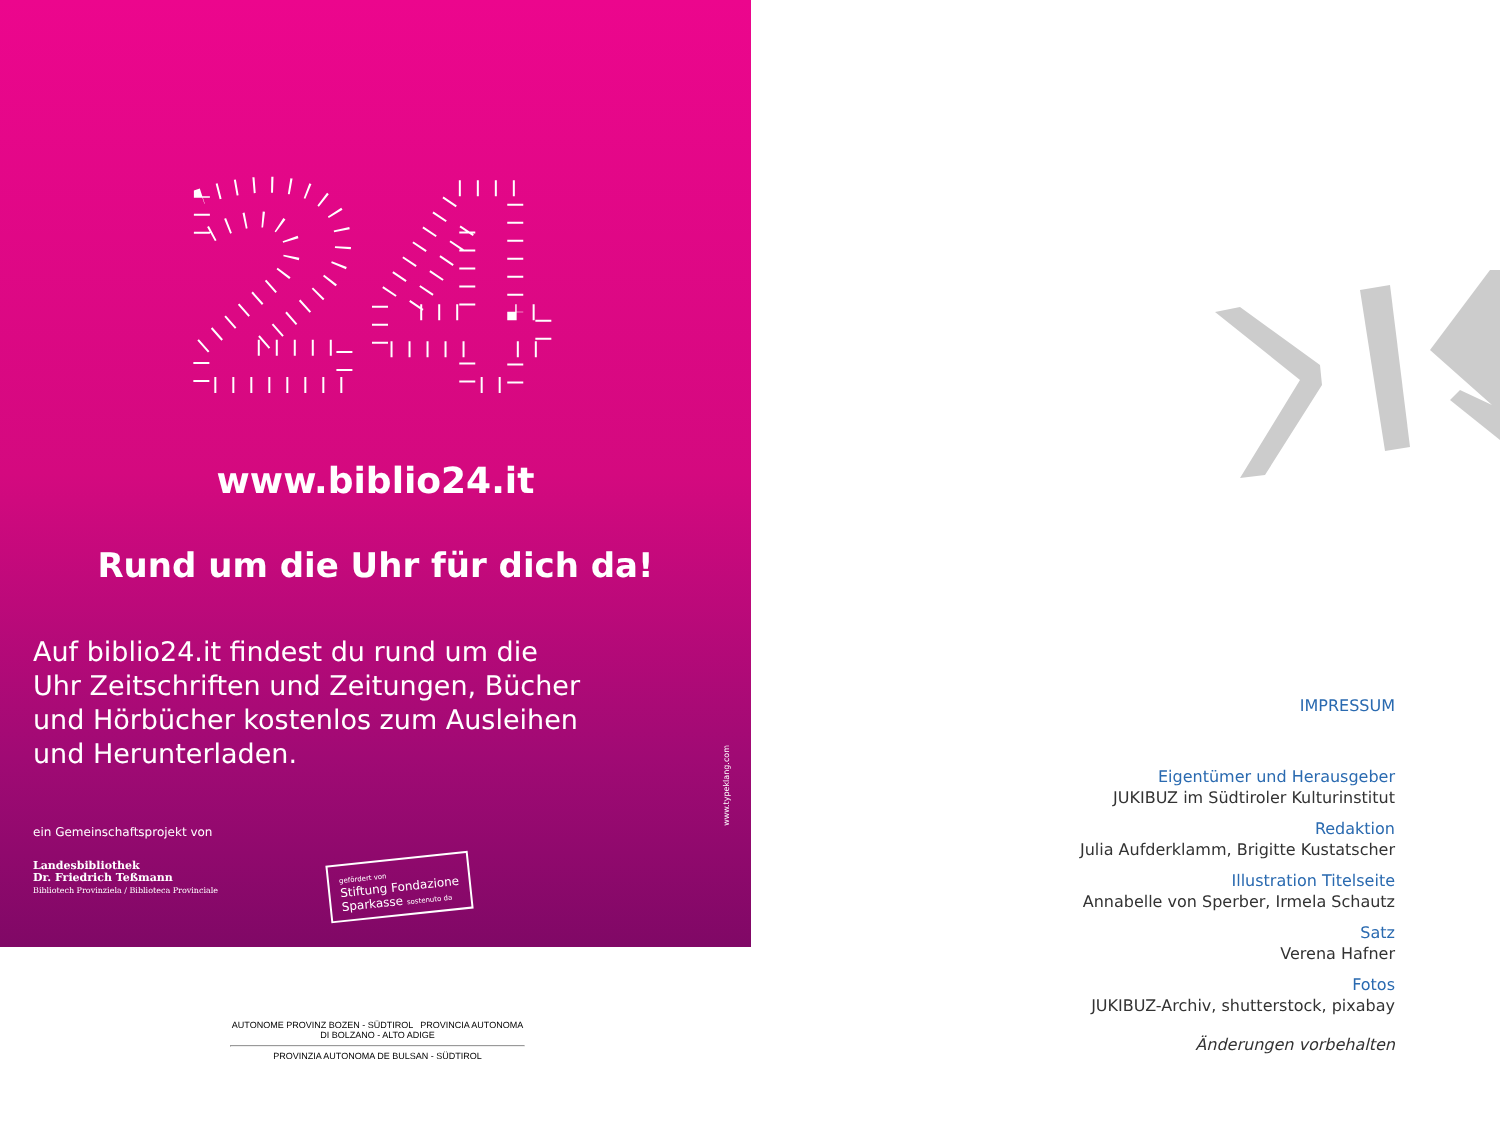24
www.biblio24.it
Rund um die Uhr für dich da!
Auf biblio24.it findest du rund um die Uhr Zeitschriften und Zeitungen, Bücher und Hörbücher kostenlos zum Ausleihen und Herunterladen.
www.typeklang.com
ein Gemeinschaftsprojekt von
Landesbibliothek
Dr. Friedrich Teßmann
Bibliotech Provinziela / Biblioteca Provinciale
gefördert von
Stiftung Fondazione
Sparkasse sostenuto da
AUTONOME PROVINZ BOZEN - SÜDTIROL PROVINCIA AUTONOMA DI BOLZANO - ALTO ADIGE
PROVINZIA AUTONOMA DE BULSAN - SÜDTIROL
IMPRESSUM
Eigentümer und Herausgeber
JUKIBUZ im Südtiroler Kulturinstitut
Redaktion
Julia Aufderklamm, Brigitte Kustatscher
Illustration Titelseite
Annabelle von Sperber, Irmela Schautz
Satz
Verena Hafner
Fotos
JUKIBUZ-Archiv, shutterstock, pixabay
Änderungen vorbehalten